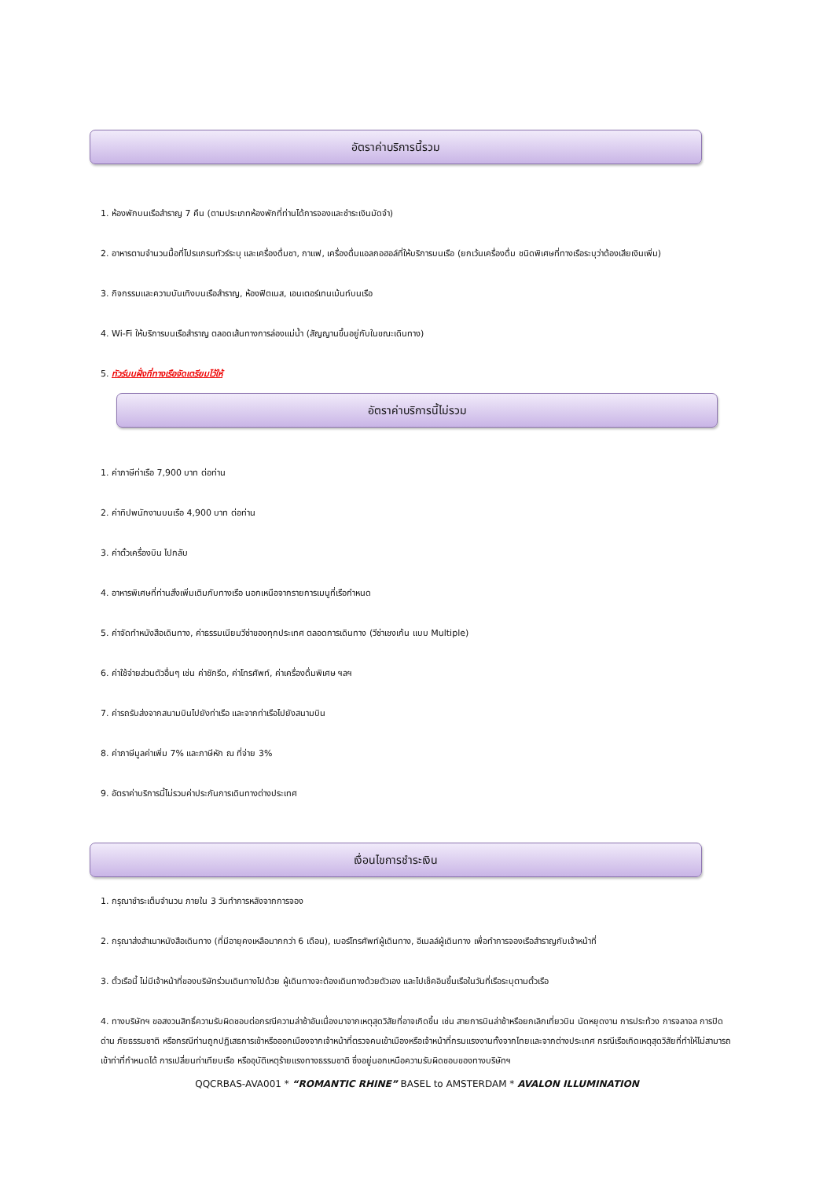อัตราค่าบริการนี้รวม
1. ห้องพักบนเรือสำราญ 7 คืน (ตามประเภทห้องพักที่ท่านได้การจองและชำระเงินมัดจำ)
2. อาหารตามจำนวนมื้อที่โปรแกรมทัวร์ระบุ และเครื่องดื่มชา, กาแฟ, เครื่องดื่มแอลกอฮอล์ที่ให้บริการบนเรือ (ยกเว้นเครื่องดื่ม ชนิดพิเศษที่ทางเรือระบุว่าต้องเสียเงินเพิ่ม)
3. กิจกรรมและความบันเทิงบนเรือสำราญ, ห้องฟิตเนส, เอนเตอร์เทนเม้นท์บนเรือ
4. Wi-Fi ให้บริการบนเรือสำราญ ตลอดเส้นทางการล่องแม่น้ำ (สัญญานขึ้นอยู่กับในขณะเดินทาง)
5. ทัวร์บนฝั่งที่ทางเรือจัดเตรียมไว้ให้
อัตราค่าบริการนี้ไม่รวม
1. ค่าภาษีท่าเรือ 7,900 บาท ต่อท่าน
2. ค่าทิปพนักงานบนเรือ 4,900 บาท ต่อท่าน
3. ค่าตั๋วเครื่องบิน ไปกลับ
4. อาหารพิเศษที่ท่านสั่งเพิ่มเติมกับทางเรือ นอกเหนือจากรายการเมนูที่เรือกำหนด
5. ค่าจัดทำหนังสือเดินทาง, ค่าธรรมเนียมวีซ่าของทุกประเทศ ตลอดการเดินทาง (วีซ่าเชงเก้น แบบ Multiple)
6. ค่าใช้จ่ายส่วนตัวอื่นๆ เช่น ค่าซักรีด, ค่าโทรศัพท์, ค่าเครื่องดื่มพิเศษ ฯลฯ
7. ค่ารถรับส่งจากสนามบินไปยังท่าเรือ และจากท่าเรือไปยังสนามบิน
8. ค่าภาษีมูลค่าเพิ่ม 7% และภาษีหัก ณ ที่จ่าย 3%
9. อัตราค่าบริการนี้ไม่รวมค่าประกันการเดินทางต่างประเทศ
เงื่อนไขการชำระเงิน
1. กรุณาชำระเต็มจำนวน ภายใน 3 วันทำการหลังจากการจอง
2. กรุณาส่งสำเนาหนังสือเดินทาง (ที่มีอายุคงเหลือมากกว่า 6 เดือน), เบอร์โทรศัพท์ผู้เดินทาง, อีเมลล์ผู้เดินทาง เพื่อทำการจองเรือสำราญกับเจ้าหน้าที่
3. ตั๋วเรือนี้ ไม่มีเจ้าหน้าที่ของบริษัทร่วมเดินทางไปด้วย ผู้เดินทางจะต้องเดินทางด้วยตัวเอง และไปเช็คอินขึ้นเรือในวันที่เรือระบุตามตั๋วเรือ
4. ทางบริษัทฯ ขอสงวนสิทธิ์ความรับผิดชอบต่อกรณีความล่าช้าอันเนื่องมาจากเหตุสุดวิสัยที่อาจเกิดขึ้น เช่น สายการบินล่าช้าหรือยกเลิกเที่ยวบิน นัดหยุดงาน การประท้วง การจลาจล การปิดด่าน ภัยธรรมชาติ หรือกรณีท่านถูกปฏิเสธการเข้าหรือออกเมืองจากเจ้าหน้าที่ตรวจคนเข้าเมืองหรือเจ้าหน้าที่กรมแรงงานทั้งจากไทยและจากต่างประเทศ กรณีเรือเกิดเหตุสุดวิสัยที่ทำให้ไม่สามารถเข้าท่าที่กำหนดได้ การเปลี่ยนท่าเทียบเรือ หรืออุบัติเหตุร้ายแรงทางธรรมชาติ ซึ่งอยู่นอกเหนือความรับผิดชอบของทางบริษัทฯ
QQCRBAS-AVA001 * “ROMANTIC RHINE” BASEL to AMSTERDAM * AVALON ILLUMINATION